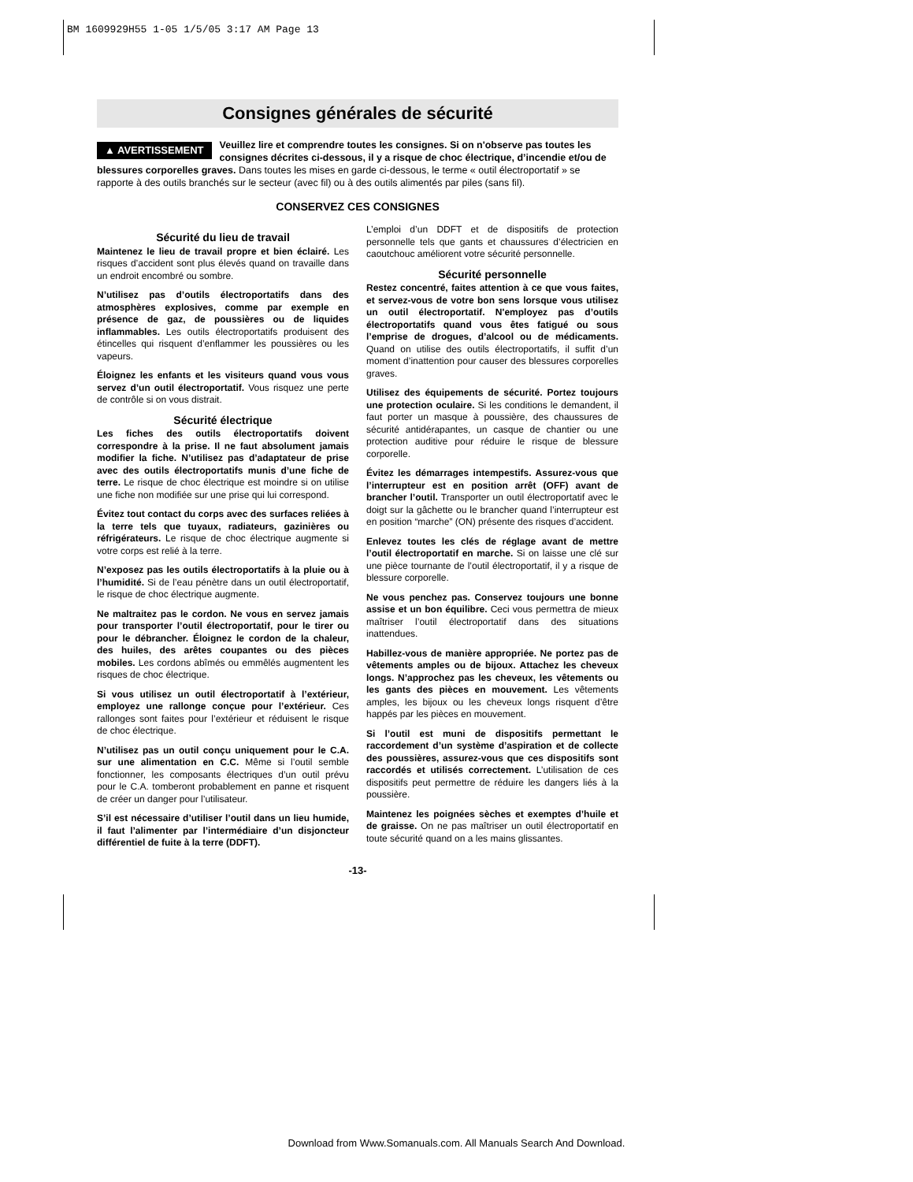BM 1609929H55 1-05 1/5/05 3:17 AM Page 13
Consignes générales de sécurité
▲ AVERTISSEMENT Veuillez lire et comprendre toutes les consignes. Si on n'observe pas toutes les consignes décrites ci-dessous, il y a risque de choc électrique, d’incendie et/ou de blessures corporelles graves. Dans toutes les mises en garde ci-dessous, le terme « outil électroportatif » se rapporte à des outils branchés sur le secteur (avec fil) ou à des outils alimentés par piles (sans fil).
CONSERVEZ CES CONSIGNES
Sécurité du lieu de travail
Maintenez le lieu de travail propre et bien éclairé. Les risques d’accident sont plus élevés quand on travaille dans un endroit encombré ou sombre.
N’utilisez pas d’outils électroportatifs dans des atmosphères explosives, comme par exemple en présence de gaz, de poussières ou de liquides inflammables. Les outils électroportatifs produisent des étincelles qui risquent d’enflammer les poussières ou les vapeurs.
Éloignez les enfants et les visiteurs quand vous vous servez d’un outil électroportatif. Vous risquez une perte de contrôle si on vous distrait.
Sécurité électrique
Les fiches des outils électroportatifs doivent correspondre à la prise. Il ne faut absolument jamais modifier la fiche. N’utilisez pas d’adaptateur de prise avec des outils électroportatifs munis d’une fiche de terre. Le risque de choc électrique est moindre si on utilise une fiche non modifiée sur une prise qui lui correspond.
Évitez tout contact du corps avec des surfaces reliées à la terre tels que tuyaux, radiateurs, gazinières ou réfrigérateurs. Le risque de choc électrique augmente si votre corps est relié à la terre.
N’exposez pas les outils électroportatifs à la pluie ou à l’humidité. Si de l’eau pénètre dans un outil électroportatif, le risque de choc électrique augmente.
Ne maltraitez pas le cordon. Ne vous en servez jamais pour transporter l’outil électroportatif, pour le tirer ou pour le débrancher. Éloignez le cordon de la chaleur, des huiles, des arêtes coupantes ou des pièces mobiles. Les cordons abîmés ou emmêlés augmentent les risques de choc électrique.
Si vous utilisez un outil électroportatif à l’extérieur, employez une rallonge conçue pour l’extérieur. Ces rallonges sont faites pour l’extérieur et réduisent le risque de choc électrique.
N’utilisez pas un outil conçu uniquement pour le C.A. sur une alimentation en C.C. Même si l’outil semble fonctionner, les composants électriques d’un outil prévu pour le C.A. tomberont probablement en panne et risquent de créer un danger pour l’utilisateur.
S’il est nécessaire d’utiliser l’outil dans un lieu humide, il faut l’alimenter par l’intermédiaire d’un disjoncteur différentiel de fuite à la terre (DDFT).
L’emploi d’un DDFT et de dispositifs de protection personnelle tels que gants et chaussures d’électricien en caoutchouc améliorent votre sécurité personnelle.
Sécurité personnelle
Restez concentré, faites attention à ce que vous faites, et servez-vous de votre bon sens lorsque vous utilisez un outil électroportatif. N'employez pas d’outils électroportatifs quand vous êtes fatigué ou sous l’emprise de drogues, d’alcool ou de médicaments. Quand on utilise des outils électroportatifs, il suffit d’un moment d’inattention pour causer des blessures corporelles graves.
Utilisez des équipements de sécurité. Portez toujours une protection oculaire. Si les conditions le demandent, il faut porter un masque à poussière, des chaussures de sécurité antidérapantes, un casque de chantier ou une protection auditive pour réduire le risque de blessure corporelle.
Évitez les démarrages intempestifs. Assurez-vous que l’interrupteur est en position arrêt (OFF) avant de brancher l’outil. Transporter un outil électroportatif avec le doigt sur la gâchette ou le brancher quand l’interrupteur est en position “marche” (ON) présente des risques d’accident.
Enlevez toutes les clés de réglage avant de mettre l’outil électroportatif en marche. Si on laisse une clé sur une pièce tournante de l’outil électroportatif, il y a risque de blessure corporelle.
Ne vous penchez pas. Conservez toujours une bonne assise et un bon équilibre. Ceci vous permettra de mieux maîtriser l’outil électroportatif dans des situations inattendues.
Habillez-vous de manière appropriée. Ne portez pas de vêtements amples ou de bijoux. Attachez les cheveux longs. N’approchez pas les cheveux, les vêtements ou les gants des pièces en mouvement. Les vêtements amples, les bijoux ou les cheveux longs risquent d’être happés par les pièces en mouvement.
Si l’outil est muni de dispositifs permettant le raccordement d’un système d’aspiration et de collecte des poussières, assurez-vous que ces dispositifs sont raccordés et utilisés correctement. L’utilisation de ces dispositifs peut permettre de réduire les dangers liés à la poussière.
Maintenez les poignées sèches et exemptes d’huile et de graisse. On ne pas maîtriser un outil électroportatif en toute sécurité quand on a les mains glissantes.
-13-
Download from Www.Somanuals.com. All Manuals Search And Download.